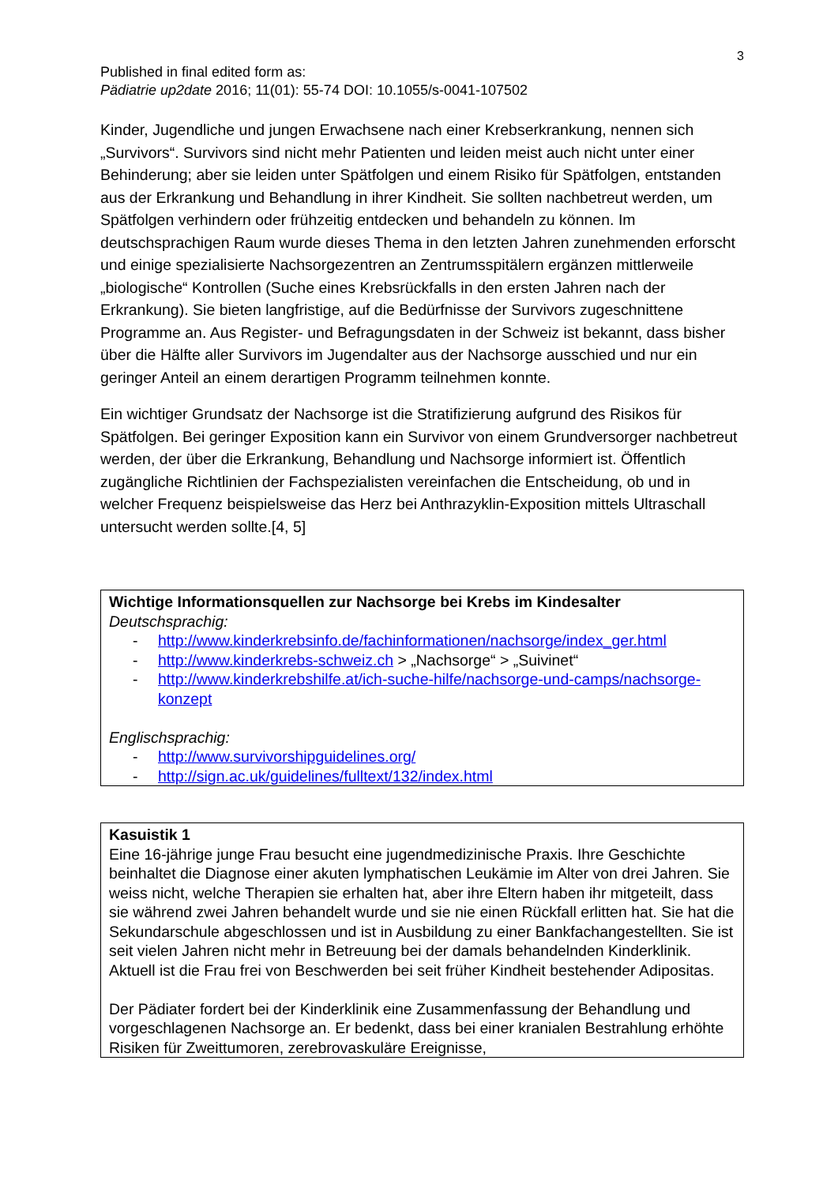3
Published in final edited form as:
Pädiatrie up2date 2016; 11(01): 55-74 DOI: 10.1055/s-0041-107502
Kinder, Jugendliche und jungen Erwachsene nach einer Krebserkrankung, nennen sich „Survivors“. Survivors sind nicht mehr Patienten und leiden meist auch nicht unter einer Behinderung; aber sie leiden unter Spätfolgen und einem Risiko für Spätfolgen, entstanden aus der Erkrankung und Behandlung in ihrer Kindheit. Sie sollten nachbetreut werden, um Spätfolgen verhindern oder frühzeitig entdecken und behandeln zu können. Im deutschsprachigen Raum wurde dieses Thema in den letzten Jahren zunehmenden erforscht und einige spezialisierte Nachsorgezentren an Zentrumsspitälern ergänzen mittlerweile „biologische“ Kontrollen (Suche eines Krebsrückfalls in den ersten Jahren nach der Erkrankung). Sie bieten langfristige, auf die Bedürfnisse der Survivors zugeschnittene Programme an. Aus Register- und Befragungsdaten in der Schweiz ist bekannt, dass bisher über die Hälfte aller Survivors im Jugendalter aus der Nachsorge ausschied und nur ein geringer Anteil an einem derartigen Programm teilnehmen konnte.
Ein wichtiger Grundsatz der Nachsorge ist die Stratifizierung aufgrund des Risikos für Spätfolgen. Bei geringer Exposition kann ein Survivor von einem Grundversorger nachbetreut werden, der über die Erkrankung, Behandlung und Nachsorge informiert ist. Öffentlich zugängliche Richtlinien der Fachspezialisten vereinfachen die Entscheidung, ob und in welcher Frequenz beispielsweise das Herz bei Anthrazyklin-Exposition mittels Ultraschall untersucht werden sollte.[4, 5]
Wichtige Informationsquellen zur Nachsorge bei Krebs im Kindesalter
Deutschsprachig:
- http://www.kinderkrebsinfo.de/fachinformationen/nachsorge/index_ger.html
- http://www.kinderkrebs-schweiz.ch > „Nachsorge“ > „Suivinet“
- http://www.kinderkrebshilfe.at/ich-suche-hilfe/nachsorge-und-camps/nachsorge-konzept
Englischsprachig:
- http://www.survivorshipguidelines.org/
- http://sign.ac.uk/guidelines/fulltext/132/index.html
Kasuistik 1
Eine 16-jährige junge Frau besucht eine jugendmedizinische Praxis. Ihre Geschichte beinhaltet die Diagnose einer akuten lymphatischen Leukämie im Alter von drei Jahren. Sie weiss nicht, welche Therapien sie erhalten hat, aber ihre Eltern haben ihr mitgeteilt, dass sie während zwei Jahren behandelt wurde und sie nie einen Rückfall erlitten hat. Sie hat die Sekundarschule abgeschlossen und ist in Ausbildung zu einer Bankfachangestellten. Sie ist seit vielen Jahren nicht mehr in Betreuung bei der damals behandelnden Kinderklinik. Aktuell ist die Frau frei von Beschwerden bei seit früher Kindheit bestehender Adipositas.
Der Pädiater fordert bei der Kinderklinik eine Zusammenfassung der Behandlung und vorgeschlagenen Nachsorge an. Er bedenkt, dass bei einer kranialen Bestrahlung erhöhte Risiken für Zweittumoren, zerebrovaskuläre Ereignisse,